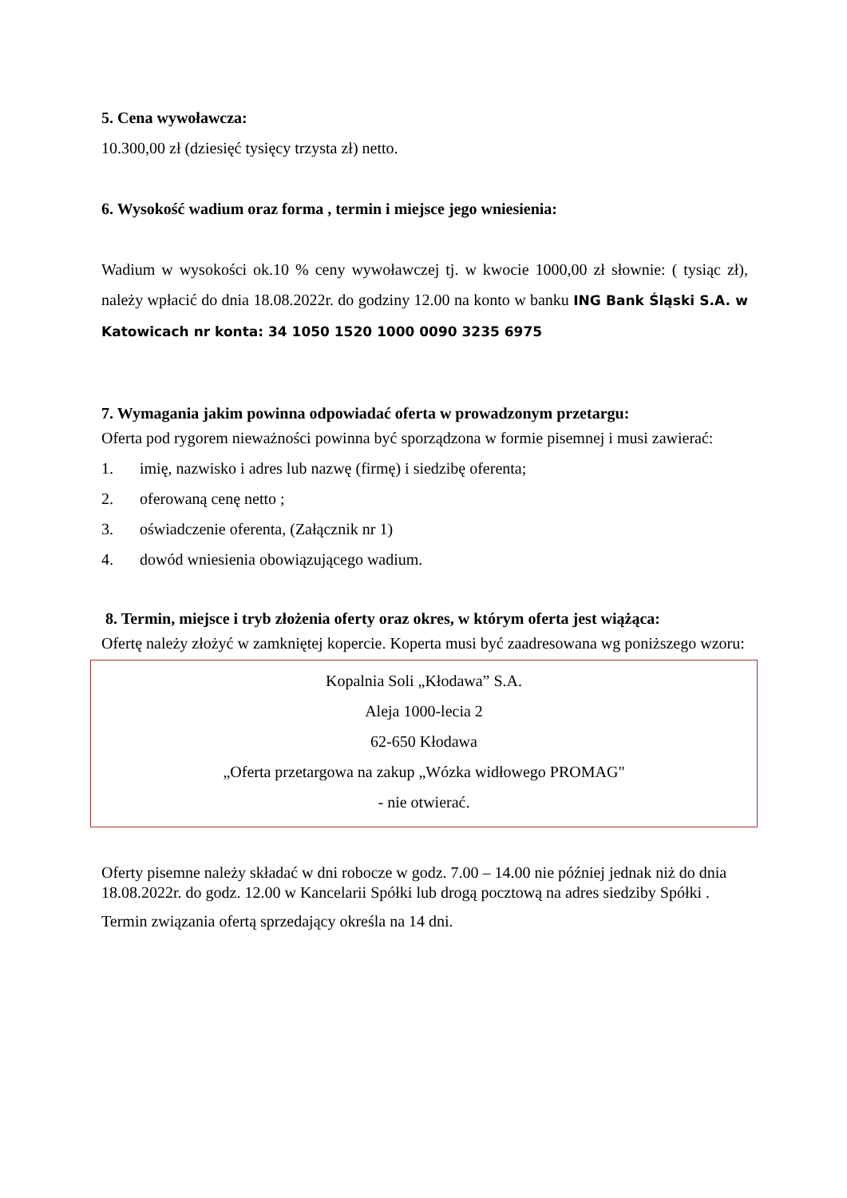5. Cena wywoławcza:
10.300,00 zł (dziesięć tysięcy trzysta zł) netto.
6. Wysokość wadium oraz forma , termin i miejsce jego wniesienia:
Wadium w wysokości ok.10 % ceny wywoławczej tj. w kwocie 1000,00 zł słownie: ( tysiąc zł), należy wpłacić do dnia 18.08.2022r. do godziny 12.00 na konto w banku ING Bank Śląski S.A. w Katowicach nr konta: 34 1050 1520 1000 0090 3235 6975
7. Wymagania jakim powinna odpowiadać oferta w prowadzonym przetargu:
Oferta pod rygorem nieważności powinna być sporządzona w formie pisemnej i musi zawierać:
1. imię, nazwisko i adres lub nazwę (firmę) i siedzibę oferenta;
2. oferowaną cenę netto ;
3. oświadczenie oferenta, (Załącznik nr 1)
4. dowód wniesienia obowiązującego wadium.
8. Termin, miejsce i tryb złożenia oferty oraz okres, w którym oferta jest wiążąca:
Ofertę należy złożyć w zamkniętej kopercie. Koperta musi być zaadresowana wg poniższego wzoru:
Kopalnia Soli „Kłodawa” S.A.
Aleja 1000-lecia 2
62-650 Kłodawa
„Oferta przetargowa na zakup „Wózka widłowego PROMAG"
- nie otwierać.
Oferty pisemne należy składać w dni robocze w godz. 7.00 – 14.00 nie później jednak niż do dnia 18.08.2022r. do godz. 12.00 w Kancelarii Spółki lub drogą pocztową na adres siedziby Spółki .
Termin związania ofertą sprzedający określa na 14 dni.